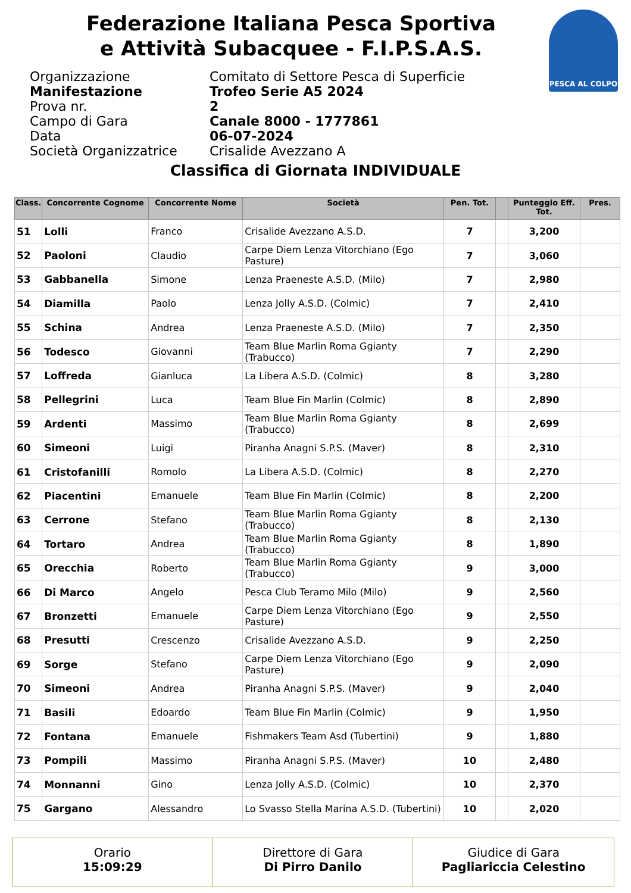Federazione Italiana Pesca Sportiva
e Attività Subacquee - F.I.P.S.A.S.
PESCA AL COLPO
Organizzazione
Comitato di Settore Pesca di Superficie
Manifestazione
Trofeo Serie A5 2024
Prova nr.
2
Campo di Gara
Canale 8000 - 1777861
Data
06-07-2024
Società Organizzatrice
Crisalide Avezzano A
Classifica di Giornata INDIVIDUALE
| Class. | Concorrente Cognome | Concorrente Nome | Società | Pen. Tot. | | Punteggio Eff. Tot. | Pres. |
| --- | --- | --- | --- | --- | --- | --- | --- |
| 51 | Lolli | Franco | Crisalide Avezzano A.S.D. | 7 | | 3,200 | |
| 52 | Paoloni | Claudio | Carpe Diem Lenza Vitorchiano (Ego Pasture) | 7 | | 3,060 | |
| 53 | Gabbanella | Simone | Lenza Praeneste A.S.D. (Milo) | 7 | | 2,980 | |
| 54 | Diamilla | Paolo | Lenza Jolly A.S.D. (Colmic) | 7 | | 2,410 | |
| 55 | Schina | Andrea | Lenza Praeneste A.S.D. (Milo) | 7 | | 2,350 | |
| 56 | Todesco | Giovanni | Team Blue Marlin Roma Ggianty (Trabucco) | 7 | | 2,290 | |
| 57 | Loffreda | Gianluca | La Libera A.S.D. (Colmic) | 8 | | 3,280 | |
| 58 | Pellegrini | Luca | Team Blue Fin Marlin (Colmic) | 8 | | 2,890 | |
| 59 | Ardenti | Massimo | Team Blue Marlin Roma Ggianty (Trabucco) | 8 | | 2,699 | |
| 60 | Simeoni | Luigi | Piranha Anagni S.P.S. (Maver) | 8 | | 2,310 | |
| 61 | Cristofanilli | Romolo | La Libera A.S.D. (Colmic) | 8 | | 2,270 | |
| 62 | Piacentini | Emanuele | Team Blue Fin Marlin (Colmic) | 8 | | 2,200 | |
| 63 | Cerrone | Stefano | Team Blue Marlin Roma Ggianty (Trabucco) | 8 | | 2,130 | |
| 64 | Tortaro | Andrea | Team Blue Marlin Roma Ggianty (Trabucco) | 8 | | 1,890 | |
| 65 | Orecchia | Roberto | Team Blue Marlin Roma Ggianty (Trabucco) | 9 | | 3,000 | |
| 66 | Di Marco | Angelo | Pesca Club Teramo Milo (Milo) | 9 | | 2,560 | |
| 67 | Bronzetti | Emanuele | Carpe Diem Lenza Vitorchiano (Ego Pasture) | 9 | | 2,550 | |
| 68 | Presutti | Crescenzo | Crisalide Avezzano A.S.D. | 9 | | 2,250 | |
| 69 | Sorge | Stefano | Carpe Diem Lenza Vitorchiano (Ego Pasture) | 9 | | 2,090 | |
| 70 | Simeoni | Andrea | Piranha Anagni S.P.S. (Maver) | 9 | | 2,040 | |
| 71 | Basili | Edoardo | Team Blue Fin Marlin (Colmic) | 9 | | 1,950 | |
| 72 | Fontana | Emanuele | Fishmakers Team Asd (Tubertini) | 9 | | 1,880 | |
| 73 | Pompili | Massimo | Piranha Anagni S.P.S. (Maver) | 10 | | 2,480 | |
| 74 | Monnanni | Gino | Lenza Jolly A.S.D. (Colmic) | 10 | | 2,370 | |
| 75 | Gargano | Alessandro | Lo Svasso Stella Marina A.S.D. (Tubertini) | 10 | | 2,020 | |
Orario
15:09:29
Direttore di Gara
Di Pirro Danilo
Giudice di Gara
Pagliariccia Celestino